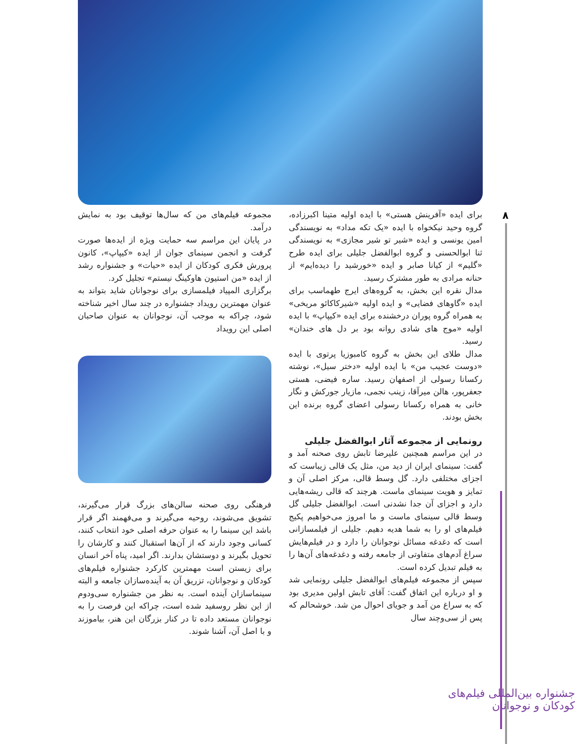۸
برای ایده «آفرینش هستی» با ایده اولیه متینا اکبرزاده، گروه وحید نیکخواه با ایده «یک تکه مداد» به نویسندگی امین یونسی و ایده «شیر تو شیر مجازی» به نویسندگی ثنا ابوالحسنی و گروه ابوالفضل جلیلی برای ایده طرح «گلیم» از کیانا صابر و ایده «خورشید را دیده‌ایم» از حنانه مرادی به طور مشترک رسید.
مدال نقره این بخش، به گروه‌های ایرج طهماسب برای ایده «گاوهای فضایی» و ایده اولیه «شیرکاکائو مریخی» به همراه گروه پوران درخشنده برای ایده «کیپاپ» با ایده اولیه «موج های شادی روانه بود بر دل های خندان» رسید.
مدال طلای این بخش به گروه کامبوزیا پرتوی با ایده «دوست عجیب من» با ایده اولیه «دختر سیل»، نوشته رکسانا رسولی از اصفهان رسید. ساره فیضی، هستی جعفرپور، هالن میرآقا، زینب نجمی، مازیار جورکش و نگار خانی به همراه رکسانا رسولی اعضای گروه برنده این بخش بودند.
رونمایی از مجموعه آثار ابوالفضل جلیلی
در این مراسم همچنین علیرضا تابش روی صحنه آمد و گفت: سینمای ایران از دید من، مثل یک قالی زیباست که اجزای مختلفی دارد. گل وسط قالی، مرکز اصلی آن و تمایز و هویت سینمای ماست. هرچند که قالی ریشه‌هایی دارد و اجزای آن جدا نشدنی است. ابوالفضل جلیلی گل وسط قالی سینمای ماست و ما امروز می‌خواهیم پکیج فیلم‌های او را به شما هدیه دهیم. جلیلی از فیلمسازانی است که دغدغه مسائل نوجوانان را دارد و در فیلم‌هایش سراغ آدم‌های متفاوتی از جامعه رفته و دغدغه‌های آن‌ها را به فیلم تبدیل کرده است.
سپس از مجموعه فیلم‌های ابوالفضل جلیلی رونمایی شد و او درباره این اتفاق گفت: آقای تابش اولین مدیری بود که به سراغ من آمد و جویای احوال من شد. خوشحالم که پس از سی‌وچند سال
مجموعه فیلم‌های من که سال‌ها توقیف بود به نمایش درآمد.
در پایان این مراسم سه حمایت ویژه از ایده‌ها صورت گرفت و انجمن سینمای جوان از ایده «کیپاپ»، کانون پرورش فکری کودکان از ایده «حیات» و جشنواره رشد از ایده «من استیون هاوکینگ نیستم» تجلیل کرد.
برگزاری المپیاد فیلمسازی برای نوجوانان شاید بتواند به عنوان مهمترین رویداد جشنواره در چند سال اخیر شناخته شود، چراکه به موجب آن، نوجوانان به عنوان صاحبان اصلی این رویداد
فرهنگی روی صحنه سالن‌های بزرگ قرار می‌گیرند، تشویق می‌شوند، روحیه می‌گیرند و می‌فهمند اگر قرار باشد این سینما را به عنوان حرفه اصلی خود انتخاب کنند، کسانی وجود دارند که از آن‌ها استقبال کنند و کارشان را تحویل بگیرند و دوستشان بدارند. اگر امید، پناه آخر انسان برای زیستن است مهمترین کارکرد جشنواره فیلم‌های کودکان و نوجوانان، تزریق آن به آینده‌سازان جامعه و البته سینماسازان آینده است. به نظر من جشنواره سی‌ودوم از این نظر روسفید شده است، چراکه این فرصت را به نوجوانان مستعد داده تا در کنار بزرگان این هنر، بیاموزند و با اصل آن، آشنا شوند.
جشنواره بین‌المللی فیلم‌های کودکان و نوجوانان